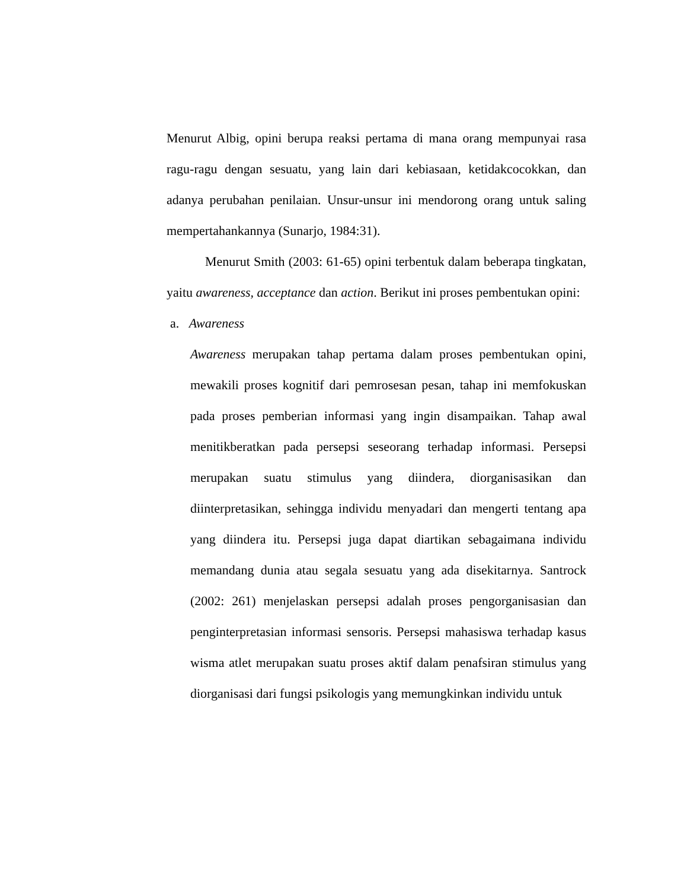Menurut Albig, opini berupa reaksi pertama di mana orang mempunyai rasa ragu-ragu dengan sesuatu, yang lain dari kebiasaan, ketidakcocokkan, dan adanya perubahan penilaian. Unsur-unsur ini mendorong orang untuk saling mempertahankannya (Sunarjo, 1984:31).
Menurut Smith (2003: 61-65) opini terbentuk dalam beberapa tingkatan, yaitu awareness, acceptance dan action. Berikut ini proses pembentukan opini:
a. Awareness
Awareness merupakan tahap pertama dalam proses pembentukan opini, mewakili proses kognitif dari pemrosesan pesan, tahap ini memfokuskan pada proses pemberian informasi yang ingin disampaikan. Tahap awal menitikberatkan pada persepsi seseorang terhadap informasi. Persepsi merupakan suatu stimulus yang diindera, diorganisasikan dan diinterpretasikan, sehingga individu menyadari dan mengerti tentang apa yang diindera itu. Persepsi juga dapat diartikan sebagaimana individu memandang dunia atau segala sesuatu yang ada disekitarnya. Santrock (2002: 261) menjelaskan persepsi adalah proses pengorganisasian dan penginterpretasian informasi sensoris. Persepsi mahasiswa terhadap kasus wisma atlet merupakan suatu proses aktif dalam penafsiran stimulus yang diorganisasi dari fungsi psikologis yang memungkinkan individu untuk